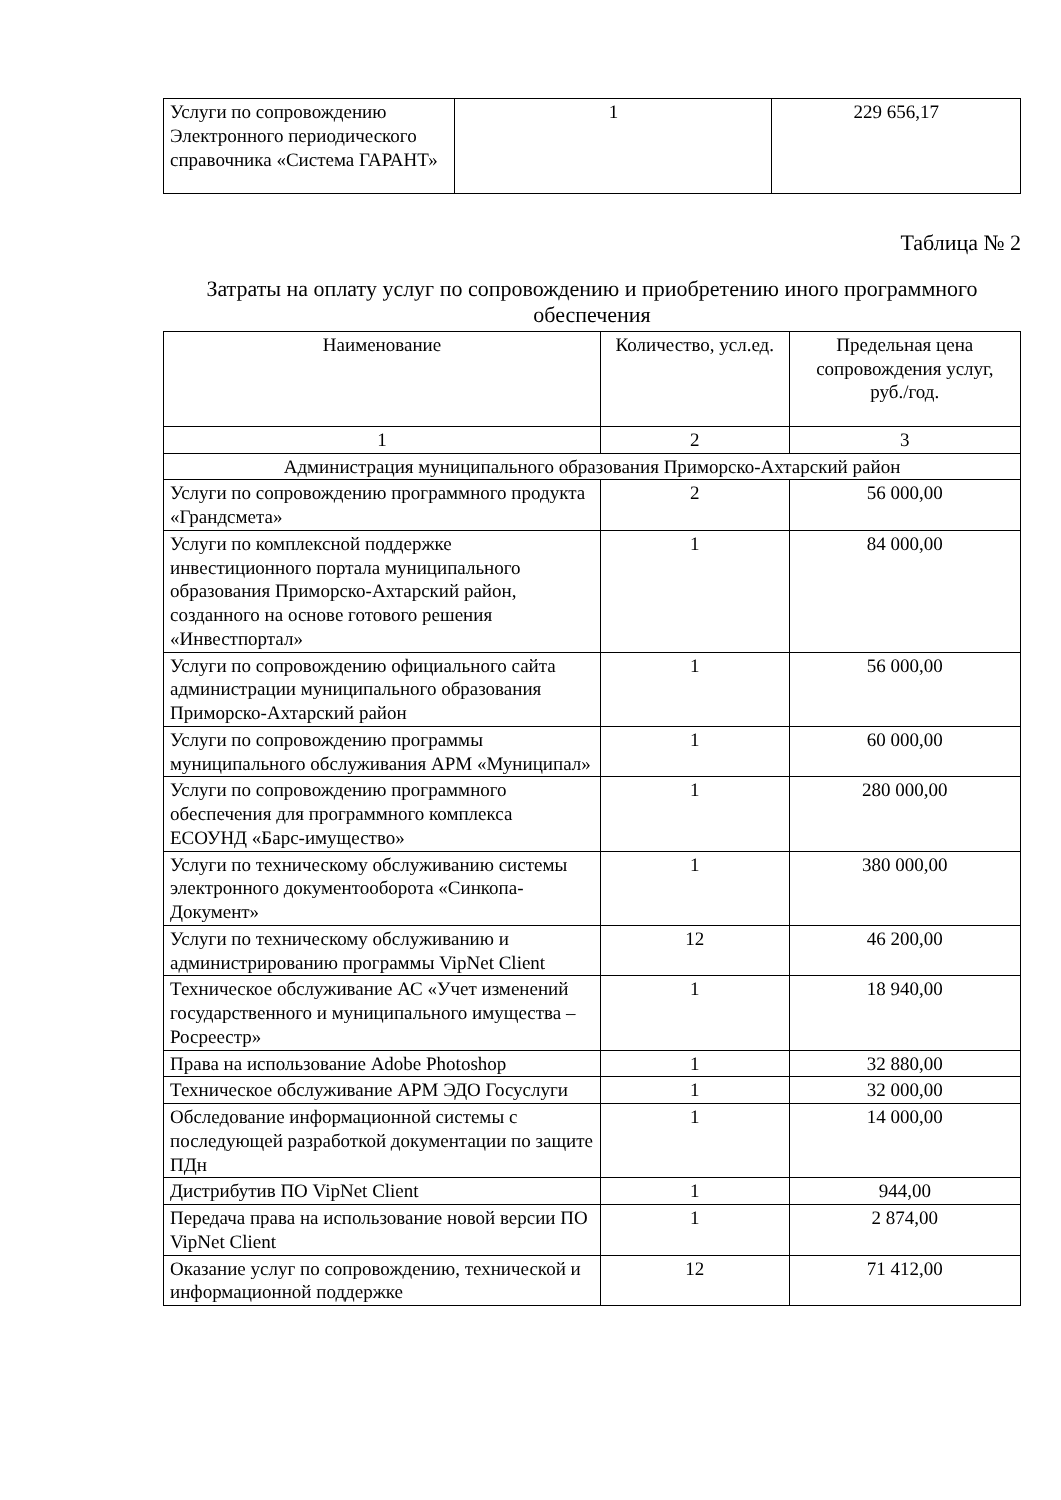| Услуги по сопровождению Электронного периодического справочника «Система ГАРАНТ» | 1 | 229 656,17 |
Таблица № 2
Затраты на оплату услуг по сопровождению и приобретению иного программного обеспечения
| Наименование | Количество, усл.ед. | Предельная цена сопровождения услуг, руб./год. |
| --- | --- | --- |
| 1 | 2 | 3 |
| Администрация муниципального образования Приморско-Ахтарский район | | |
| Услуги по сопровождению программного продукта «Грандсмета» | 2 | 56 000,00 |
| Услуги по комплексной поддержке инвестиционного портала муниципального образования Приморско-Ахтарский район, созданного на основе готового решения «Инвестпортал» | 1 | 84 000,00 |
| Услуги по сопровождению официального сайта администрации муниципального образования Приморско-Ахтарский район | 1 | 56 000,00 |
| Услуги по сопровождению программы муниципального обслуживания АРМ «Муниципал» | 1 | 60 000,00 |
| Услуги по сопровождению программного обеспечения для программного комплекса ЕСОУНД «Барс-имущество» | 1 | 280 000,00 |
| Услуги по техническому обслуживанию системы электронного документооборота «Синкопа-Документ» | 1 | 380 000,00 |
| Услуги по техническому обслуживанию и администрированию программы VipNet Client | 12 | 46 200,00 |
| Техническое обслуживание АС «Учет изменений государственного и муниципального имущества – Росреестр» | 1 | 18 940,00 |
| Права на использование Adobe Photoshop | 1 | 32 880,00 |
| Техническое обслуживание АРМ ЭДО Госуслуги | 1 | 32 000,00 |
| Обследование информационной системы с последующей разработкой документации по защите ПДн | 1 | 14 000,00 |
| Дистрибутив ПО VipNet Client | 1 | 944,00 |
| Передача права на использование новой версии ПО VipNet Client | 1 | 2 874,00 |
| Оказание услуг по сопровождению, технической и информационной поддержке | 12 | 71 412,00 |